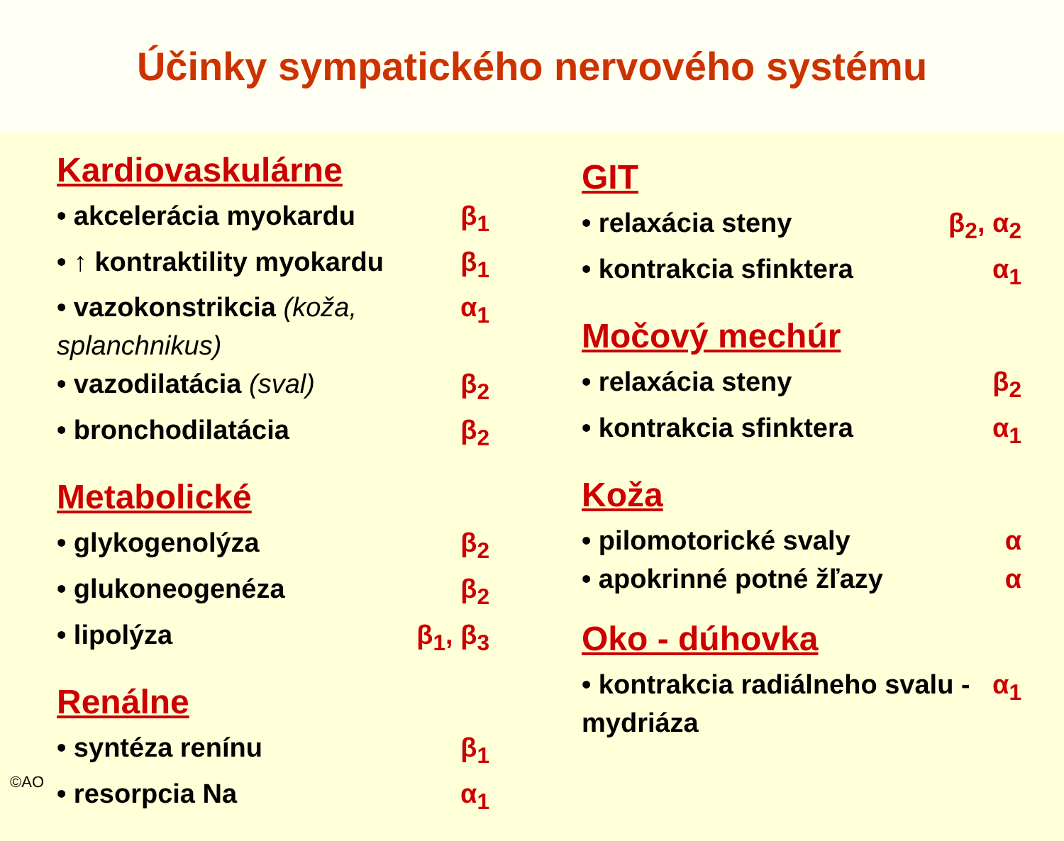Účinky sympatického nervového systému
Kardiovaskulárne
• akcelerácia myokardu β<sub>1</sub>
• ↑ kontraktility myokardu β<sub>1</sub>
• vazokonstrikcia (koža, splanchnikus) α<sub>1</sub>
• vazodilatácia (sval) β<sub>2</sub>
• bronchodilatácia β<sub>2</sub>
Metabolické
• glykogenolýza β<sub>2</sub>
• glukoneogenéza β<sub>2</sub>
• lipolýza β<sub>1</sub>, β<sub>3</sub>
Renálne
• syntéza renínu β<sub>1</sub>
• resorpcia Na α<sub>1</sub>
GIT
• relaxácia steny β<sub>2</sub>, α<sub>2</sub>
• kontrakcia sfinktera α<sub>1</sub>
Močový mechúr
• relaxácia steny β<sub>2</sub>
• kontrakcia sfinktera α<sub>1</sub>
Koža
• pilomotorické svaly α
• apokrinné potné žľazy α
Oko - dúhovka
• kontrakcia radiálneho svalu - mydriáza α<sub>1</sub>
©AO